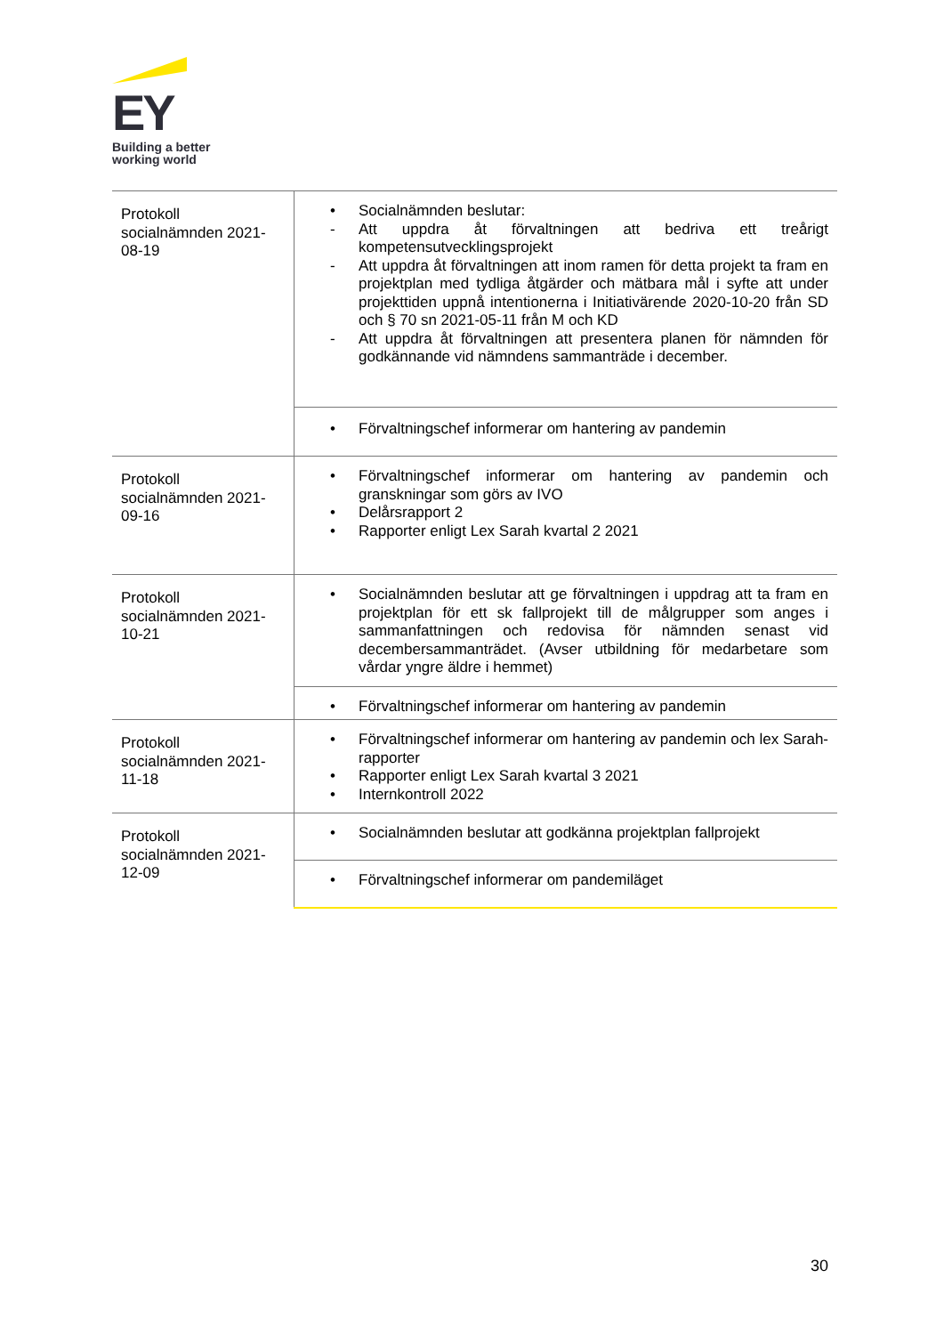EY
Building a better
working world
| Protokoll socialnämnden 2021-08-19 | • Socialnämnden beslutar: - Att uppdra åt förvaltningen att bedriva ett treårigt kompetensutvecklingsprojekt - Att uppdra åt förvaltningen att inom ramen för detta projekt ta fram en projektplan med tydliga åtgärder och mätbara mål i syfte att under projekttiden uppnå intentionerna i Initiativärende 2020-10-20 från SD och § 70 sn 2021-05-11 från M och KD - Att uppdra åt förvaltningen att presentera planen för nämnden för godkännande vid nämndens sammanträde i december. |
| | • Förvaltningschef informerar om hantering av pandemin |
| Protokoll socialnämnden 2021-09-16 | • Förvaltningschef informerar om hantering av pandemin och granskningar som görs av IVO • Delårsrapport 2 • Rapporter enligt Lex Sarah kvartal 2 2021 |
| Protokoll socialnämnden 2021-10-21 | • Socialnämnden beslutar att ge förvaltningen i uppdrag att ta fram en projektplan för ett sk fallprojekt till de målgrupper som anges i sammanfattningen och redovisa för nämnden senast vid decembersammanträdet. (Avser utbildning för medarbetare som vårdar yngre äldre i hemmet) |
| | • Förvaltningschef informerar om hantering av pandemin |
| Protokoll socialnämnden 2021-11-18 | • Förvaltningschef informerar om hantering av pandemin och lex Sarah-rapporter • Rapporter enligt Lex Sarah kvartal 3 2021 • Internkontroll 2022 |
| Protokoll socialnämnden 2021-12-09 | • Socialnämnden beslutar att godkänna projektplan fallprojekt |
| | • Förvaltningschef informerar om pandemiläget |
30